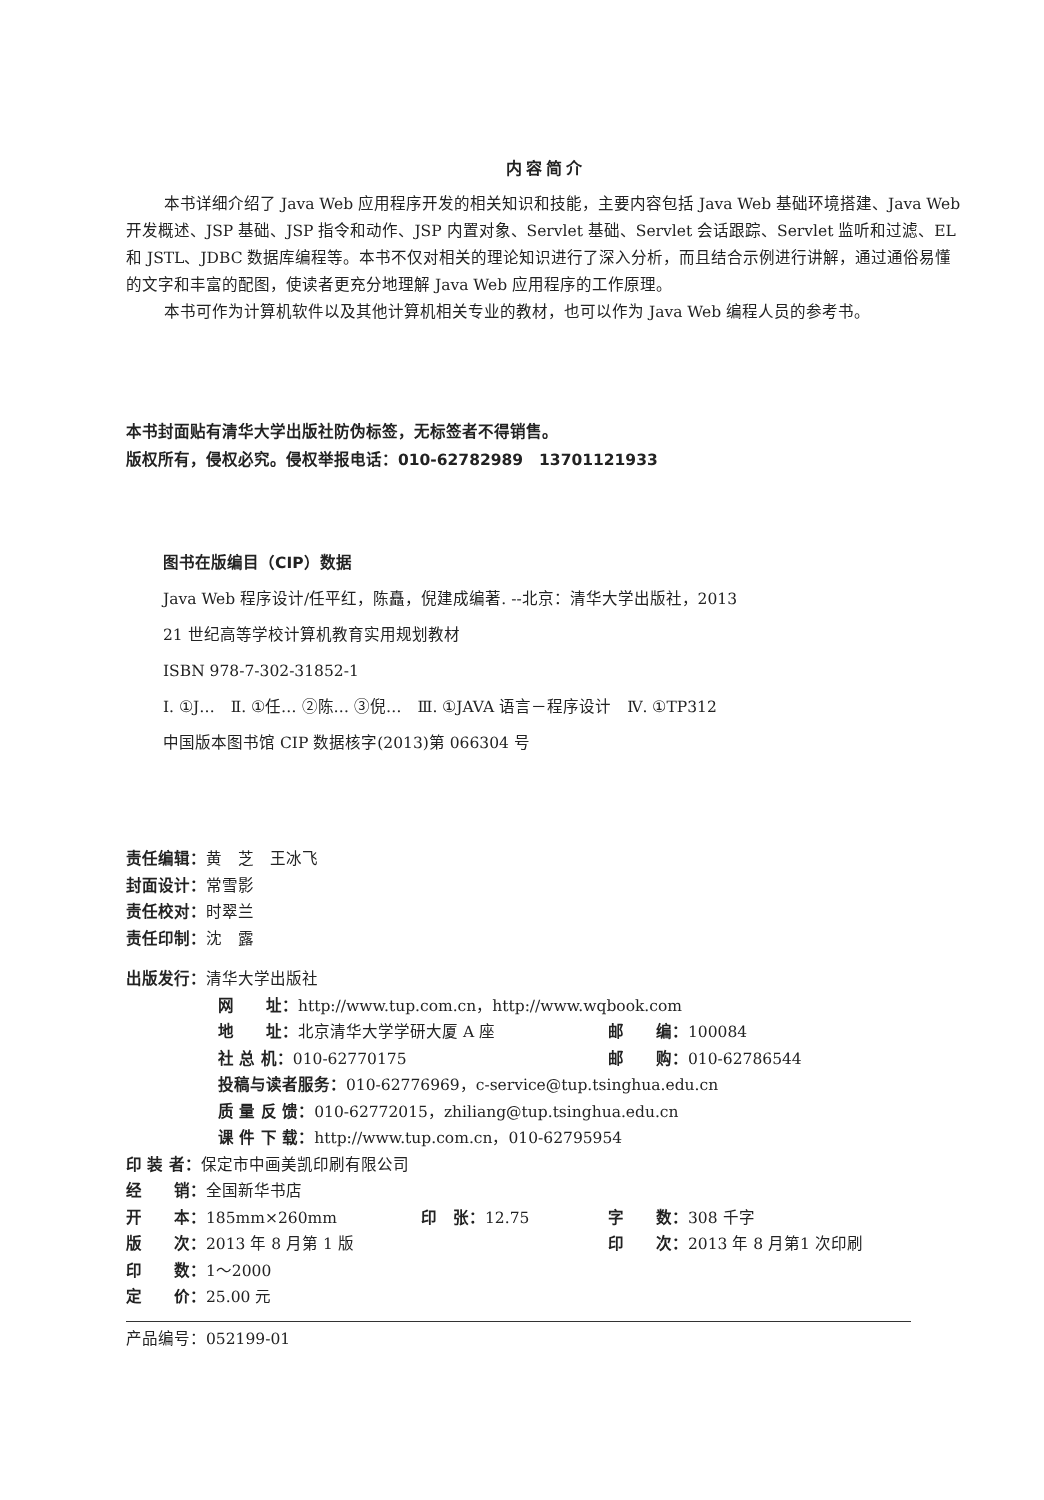内容简介
本书详细介绍了 Java Web 应用程序开发的相关知识和技能，主要内容包括 Java Web 基础环境搭建、Java Web 开发概述、JSP 基础、JSP 指令和动作、JSP 内置对象、Servlet 基础、Servlet 会话跟踪、Servlet 监听和过滤、EL 和 JSTL、JDBC 数据库编程等。本书不仅对相关的理论知识进行了深入分析，而且结合示例进行讲解，通过通俗易懂的文字和丰富的配图，使读者更充分地理解 Java Web 应用程序的工作原理。
本书可作为计算机软件以及其他计算机相关专业的教材，也可以作为 Java Web 编程人员的参考书。
本书封面贴有清华大学出版社防伪标签，无标签者不得销售。
版权所有，侵权必究。侵权举报电话：010-62782989　13701121933
图书在版编目（CIP）数据
Java Web 程序设计/任平红，陈矗，倪建成编著. --北京：清华大学出版社，2013
21 世纪高等学校计算机教育实用规划教材
ISBN 978-7-302-31852-1
Ⅰ. ①J…　Ⅱ. ①任… ②陈… ③倪…　Ⅲ. ①JAVA 语言－程序设计　Ⅳ. ①TP312
中国版本图书馆 CIP 数据核字(2013)第 066304 号
责任编辑： 黄　芝　王冰飞
封面设计： 常雪影
责任校对： 时翠兰
责任印制： 沈　露
出版发行： 清华大学出版社
网　　址： http://www.tup.com.cn，http://www.wqbook.com
地　　址：北京清华大学学研大厦 A 座 邮　　编： 100084
社 总 机：010-62770175 邮　　购： 010-62786544
投稿与读者服务： 010-62776969，c-service@tup.tsinghua.edu.cn
质 量 反 馈： 010-62772015，zhiliang@tup.tsinghua.edu.cn
课 件 下 载： http://www.tup.com.cn，010-62795954
印 装 者： 保定市中画美凯印刷有限公司
经　　销： 全国新华书店
开　　本：185mm×260mm 印　张：12.75 字　　数： 308 千字
版　　次：2013 年 8 月第 1 版 印　　次： 2013 年 8 月第1 次印刷
印　　数： 1～2000
定　　价： 25.00 元
产品编号：052199-01